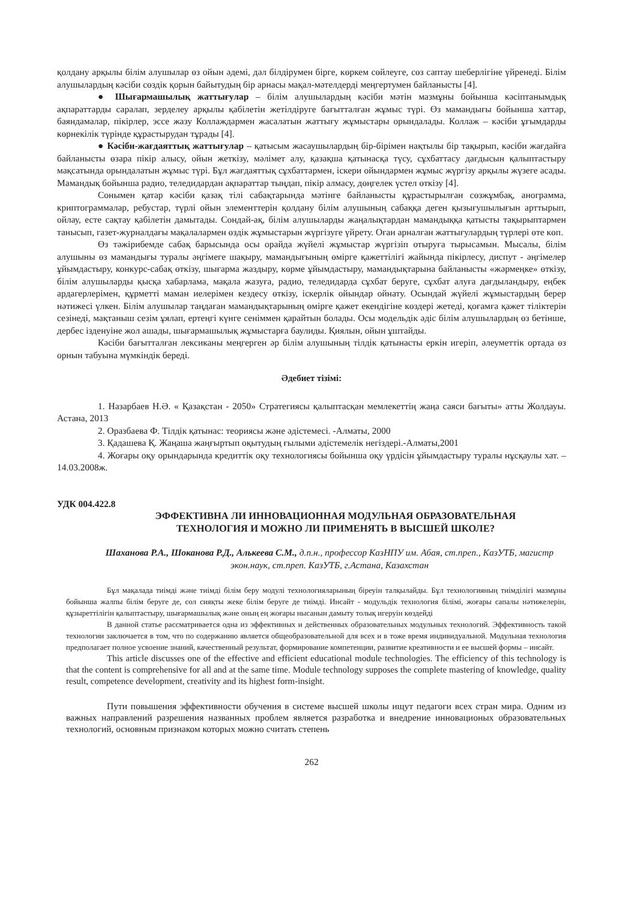қолдану арқылы білім алушылар өз ойын әдемі, дәл білдірумен бірге, көркем сөйлеуге, сөз саптау шеберлігіне үйренеді. Білім алушылардың кәсіби сөздік қорын байытудың бір арнасы мақал-мәтелдерді меңгертумен байланысты [4].
● Шығармашылық жаттығулар – білім алушылардың кәсіби мәтін мазмұны бойынша кәсіптанымдық ақпараттарды саралап, зерделеу арқылы қабілетін жетілдіруге бағытталған жұмыс түрі. Өз мамандығы бойынша хаттар, баяндамалар, пікірлер, эссе жазу Коллаждармен жасалатын жаттығу жұмыстары орындалады. Коллаж – кәсіби ұғымдарды көрнекілік түрінде құрастырудан тұрады [4].
● Кәсіби-жағдаяттық жаттығулар – қатысым жасаушылардың бір-бірімен нақтылы бір тақырып, кәсіби жағдайға байланысты өзара пікір алысу, ойын жеткізу, мәлімет алу, қазақша қатынасқа түсу, сұхбаттасу дағдысын қалыптастыру мақсатында орындалатын жұмыс түрі. Бұл жағдаяттық сұхбаттармен, іскери ойындармен жұмыс жүргізу арқылы жүзеге асады. Мамандық бойынша радио, теледидардан ақпараттар тыңдап, пікір алмасу, дөңгелек үстел өткізу [4].
Сонымен қатар кәсіби қазақ тілі сабақтарында мәтінге байланысты құрастырылған сөзжұмбақ, анограмма, криптограммалар, ребустар, түрлі ойын элементтерін қолдану білім алушының сабаққа деген қызығушылығын арттырып, ойлау, есте сақтау қабілетін дамытады. Сондай-ақ, білім алушыларды жаңалықтардан мамандыққа қатысты тақырыптармен танысып, газет-журналдағы мақалалармен өздік жұмыстарын жүргізуге үйрету. Оған арналған жаттығулардың түрлері өте көп.
Өз тәжірибемде сабақ барысында осы орайда жүйелі жұмыстар жүргізіп отыруға тырысамын. Мысалы, білім алушыны өз мамандығы туралы әңгімеге шақыру, мамандығының өміргe қажеттілігі жайында пікірлесу, диспут - әңгімелер ұйымдастыру, конкурс-сабақ өткізу, шығарма жаздыру, көрме ұйымдастыру, мамандықтарына байланысты «жәрмеңке» өткізу, білім алушыларды қысқа хабарлама, мақала жазуға, радио, теледидарда сұхбат беруге, сұхбат алуға дағдыландыру, еңбек ардагерлерімен, құрметті маман иелерімен кездесу өткізу, іскерлік ойындар ойнату. Осындай жүйелі жұмыстардың берер нәтижесі үлкен. Білім алушылар таңдаған мамандықтарының өмірге қажет екендігіне көздері жетеді, қоғамға қажет тіліктерін сезінеді, мақтаныш сезім ұялап, ертеңгі күнге сеніммен қарайтын болады. Осы модельдік әдіс білім алушылардың өз бетінше, дербес ізденуіне жол ашады, шығармашылық жұмыстарға баулиды. Қиялын, ойын ұштайды.
Кәсіби бағытталған лексиканы меңгерген әр білім алушының тілдік қатынасты еркін игеріп, әлеуметтік ортада өз орнын табуына мүмкіндік береді.
Әдебиет тізімі:
1. Назарбаев Н.Ә. « Қазақстан - 2050» Стратегиясы қалыптасқан мемлекеттің жаңа саяси бағыты» атты Жолдауы. Астана, 2013
2. Оразбаева Ф. Тілдік қатынас: теориясы және әдістемесі. -Алматы, 2000
3. Қадашева Қ. Жаңаша жаңғыртып оқытудың ғылыми әдістемелік негіздері.-Алматы,2001
4. Жоғары оқу орындарында кредиттік оқу технологиясы бойынша оқу үрдісін ұйымдастыру туралы нұсқаулы хат. – 14.03.2008ж.
УДК 004.422.8
ЭФФЕКТИВНА ЛИ ИННОВАЦИОННАЯ МОДУЛЬНАЯ ОБРАЗОВАТЕЛЬНАЯ ТЕХНОЛОГИЯ И МОЖНО ЛИ ПРИМЕНЯТЬ В ВЫСШЕЙ ШКОЛЕ?
Шаханова Р.А., Шоканова Р.Д., Алькеева С.М., д.п.н., профессор КазНПУ им. Абая, ст.преп., КазУТБ, магистр экон.наук, ст.преп. КазУТБ, г.Астана, Казахстан
Бұл мақалада тиімді және тиімді білім беру модулі технологияларының біреуін талқылайды. Бұл технологияның тиімділігі мазмұны бойынша жалпы білім беруге де, сол сияқты жеке білім беруге де тиімді. Инсайт - модульдік технология білімі, жоғары сапалы нәтижелерін, құзыреттілігін қалыптастыру, шығармашылық және оның ең жоғары нысанын дамыту толық игеруін көздейді
В данной статье рассматривается одна из эффективных и действенных образовательных модульных технологий. Эффективность такой технологии заключается в том, что по содержанию является общеобразовательной для всех и в тоже время индивидуальной. Модульная технология предполагает полное усвоение знаний, качественный результат, формирование компетенции, развитие креативности и ее высшей формы – инсайт.
This article discusses one of the effective and efficient educational module technologies. The efficiency of this technology is that the content is comprehensive for all and at the same time. Module technology supposes the complete mastering of knowledge, quality result, competence development, creativity and its highest form-insight.
Пути повышения эффективности обучения в системе высшей школы ищут педагоги всех стран мира. Одним из важных направлений разрешения названных проблем является разработка и внедрение инновационых образовательных технологий, основным признаком которых можно считать степень
262